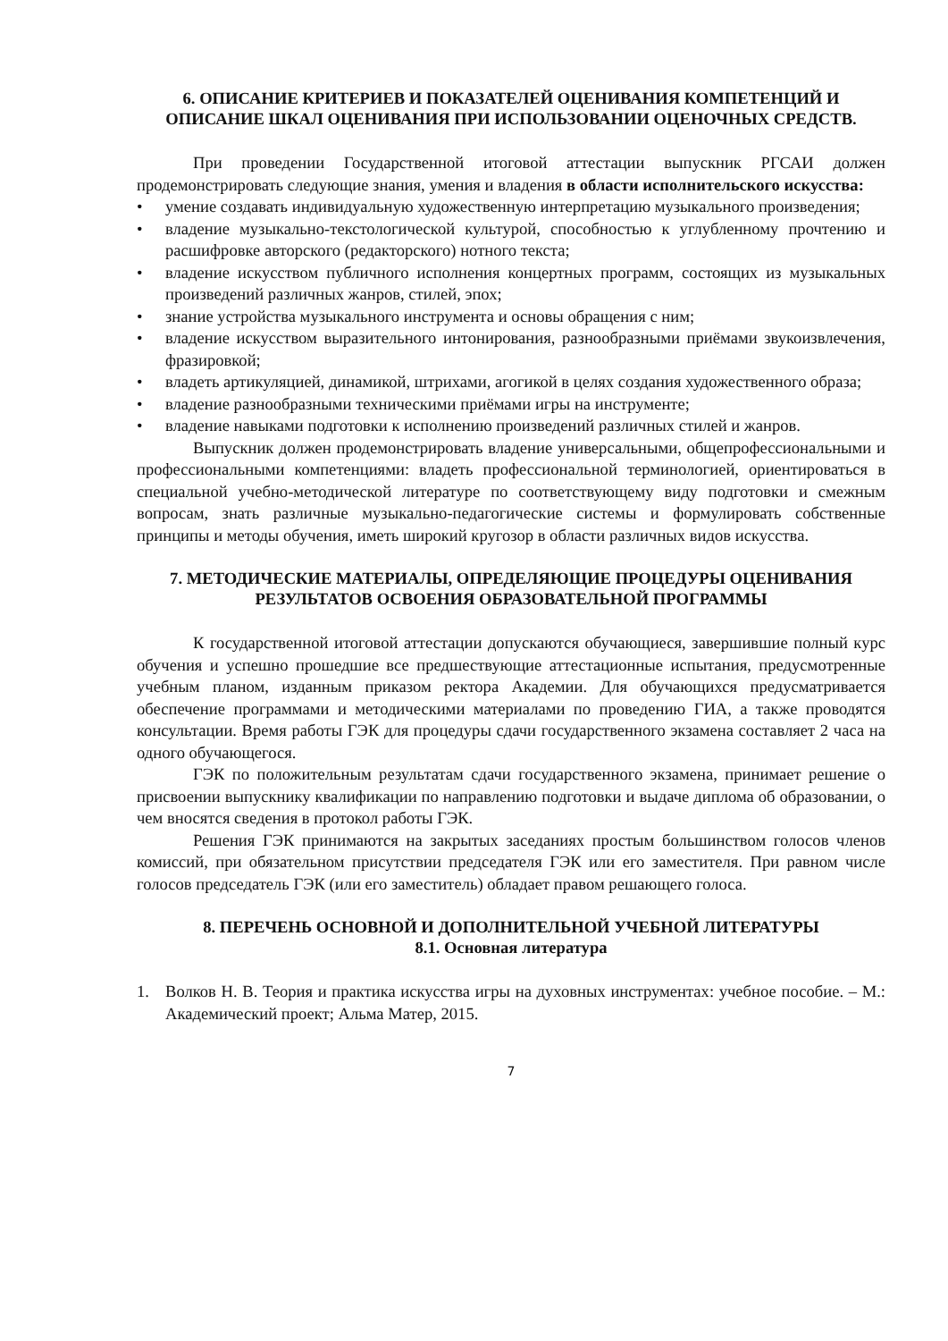6. ОПИСАНИЕ КРИТЕРИЕВ И ПОКАЗАТЕЛЕЙ ОЦЕНИВАНИЯ КОМПЕТЕНЦИЙ И ОПИСАНИЕ ШКАЛ ОЦЕНИВАНИЯ ПРИ ИСПОЛЬЗОВАНИИ ОЦЕНОЧНЫХ СРЕДСТВ.
При проведении Государственной итоговой аттестации выпускник РГСАИ должен продемонстрировать следующие знания, умения и владения в области исполнительского искусства:
• умение создавать индивидуальную художественную интерпретацию музыкального произведения;
• владение музыкально-текстологической культурой, способностью к углубленному прочтению и расшифровке авторского (редакторского) нотного текста;
• владение искусством публичного исполнения концертных программ, состоящих из музыкальных произведений различных жанров, стилей, эпох;
• знание устройства музыкального инструмента и основы обращения с ним;
• владение искусством выразительного интонирования, разнообразными приёмами звукоизвлечения, фразировкой;
• владеть артикуляцией, динамикой, штрихами, агогикой в целях создания художественного образа;
• владение разнообразными техническими приёмами игры на инструменте;
• владение навыками подготовки к исполнению произведений различных стилей и жанров.
Выпускник должен продемонстрировать владение универсальными, общепрофессиональными и профессиональными компетенциями: владеть профессиональной терминологией, ориентироваться в специальной учебно-методической литературе по соответствующему виду подготовки и смежным вопросам, знать различные музыкально-педагогические системы и формулировать собственные принципы и методы обучения, иметь широкий кругозор в области различных видов искусства.
7. МЕТОДИЧЕСКИЕ МАТЕРИАЛЫ, ОПРЕДЕЛЯЮЩИЕ ПРОЦЕДУРЫ ОЦЕНИВАНИЯ РЕЗУЛЬТАТОВ ОСВОЕНИЯ ОБРАЗОВАТЕЛЬНОЙ ПРОГРАММЫ
К государственной итоговой аттестации допускаются обучающиеся, завершившие полный курс обучения и успешно прошедшие все предшествующие аттестационные испытания, предусмотренные учебным планом, изданным приказом ректора Академии. Для обучающихся предусматривается обеспечение программами и методическими материалами по проведению ГИА, а также проводятся консультации. Время работы ГЭК для процедуры сдачи государственного экзамена составляет 2 часа на одного обучающегося.
ГЭК по положительным результатам сдачи государственного экзамена, принимает решение о присвоении выпускнику квалификации по направлению подготовки и выдаче диплома об образовании, о чем вносятся сведения в протокол работы ГЭК.
Решения ГЭК принимаются на закрытых заседаниях простым большинством голосов членов комиссий, при обязательном присутствии председателя ГЭК или его заместителя. При равном числе голосов председатель ГЭК (или его заместитель) обладает правом решающего голоса.
8. ПЕРЕЧЕНЬ ОСНОВНОЙ И ДОПОЛНИТЕЛЬНОЙ УЧЕБНОЙ ЛИТЕРАТУРЫ
8.1. Основная литература
1. Волков Н. В. Теория и практика искусства игры на духовных инструментах: учебное пособие. – М.: Академический проект; Альма Матер, 2015.
7